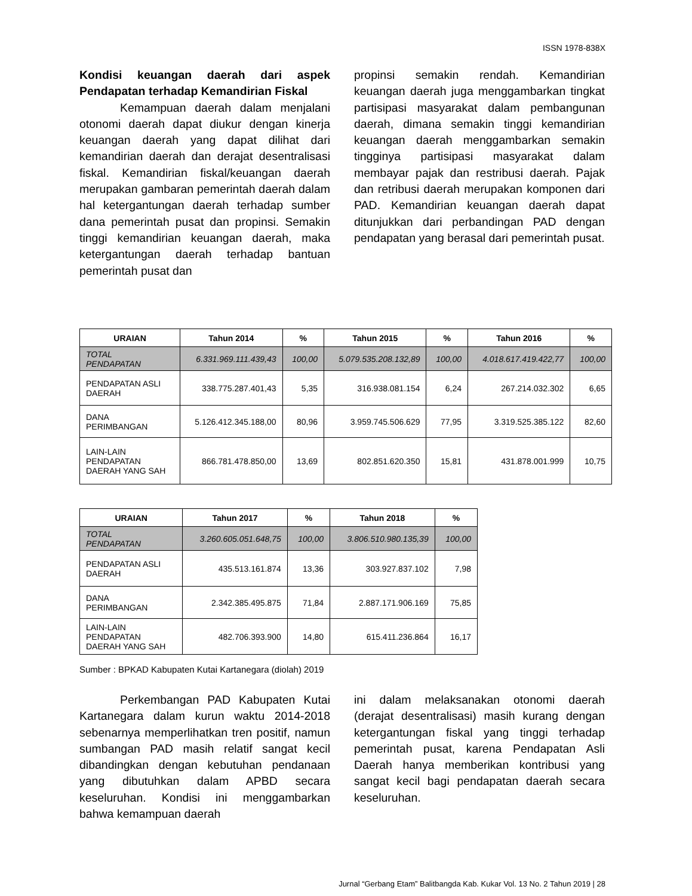ISSN 1978-838X
Kondisi keuangan daerah dari aspek Pendapatan terhadap Kemandirian Fiskal
Kemampuan daerah dalam menjalani otonomi daerah dapat diukur dengan kinerja keuangan daerah yang dapat dilihat dari kemandirian daerah dan derajat desentralisasi fiskal. Kemandirian fiskal/keuangan daerah merupakan gambaran pemerintah daerah dalam hal ketergantungan daerah terhadap sumber dana pemerintah pusat dan propinsi. Semakin tinggi kemandirian keuangan daerah, maka ketergantungan daerah terhadap bantuan pemerintah pusat dan
propinsi semakin rendah. Kemandirian keuangan daerah juga menggambarkan tingkat partisipasi masyarakat dalam pembangunan daerah, dimana semakin tinggi kemandirian keuangan daerah menggambarkan semakin tingginya partisipasi masyarakat dalam membayar pajak dan restribusi daerah. Pajak dan retribusi daerah merupakan komponen dari PAD. Kemandirian keuangan daerah dapat ditunjukkan dari perbandingan PAD dengan pendapatan yang berasal dari pemerintah pusat.
| URAIAN | Tahun 2014 | % | Tahun 2015 | % | Tahun 2016 | % |
| --- | --- | --- | --- | --- | --- | --- |
| TOTAL PENDAPATAN | 6.331.969.111.439,43 | 100,00 | 5.079.535.208.132,89 | 100,00 | 4.018.617.419.422,77 | 100,00 |
| PENDAPATAN ASLI DAERAH | 338.775.287.401,43 | 5,35 | 316.938.081.154 | 6,24 | 267.214.032.302 | 6,65 |
| DANA PERIMBANGAN | 5.126.412.345.188,00 | 80,96 | 3.959.745.506.629 | 77,95 | 3.319.525.385.122 | 82,60 |
| LAIN-LAIN PENDAPATAN DAERAH YANG SAH | 866.781.478.850,00 | 13,69 | 802.851.620.350 | 15,81 | 431.878.001.999 | 10,75 |
| URAIAN | Tahun 2017 | % | Tahun 2018 | % |
| --- | --- | --- | --- | --- |
| TOTAL PENDAPATAN | 3.260.605.051.648,75 | 100,00 | 3.806.510.980.135,39 | 100,00 |
| PENDAPATAN ASLI DAERAH | 435.513.161.874 | 13,36 | 303.927.837.102 | 7,98 |
| DANA PERIMBANGAN | 2.342.385.495.875 | 71,84 | 2.887.171.906.169 | 75,85 |
| LAIN-LAIN PENDAPATAN DAERAH YANG SAH | 482.706.393.900 | 14,80 | 615.411.236.864 | 16,17 |
Sumber : BPKAD Kabupaten Kutai Kartanegara (diolah) 2019
Perkembangan PAD Kabupaten Kutai Kartanegara dalam kurun waktu 2014-2018 sebenarnya memperlihatkan tren positif, namun sumbangan PAD masih relatif sangat kecil dibandingkan dengan kebutuhan pendanaan yang dibutuhkan dalam APBD secara keseluruhan. Kondisi ini menggambarkan bahwa kemampuan daerah
ini dalam melaksanakan otonomi daerah (derajat desentralisasi) masih kurang dengan ketergantungan fiskal yang tinggi terhadap pemerintah pusat, karena Pendapatan Asli Daerah hanya memberikan kontribusi yang sangat kecil bagi pendapatan daerah secara keseluruhan.
Jurnal “Gerbang Etam” Balitbangda Kab. Kukar Vol. 13 No. 2 Tahun 2019 | 28